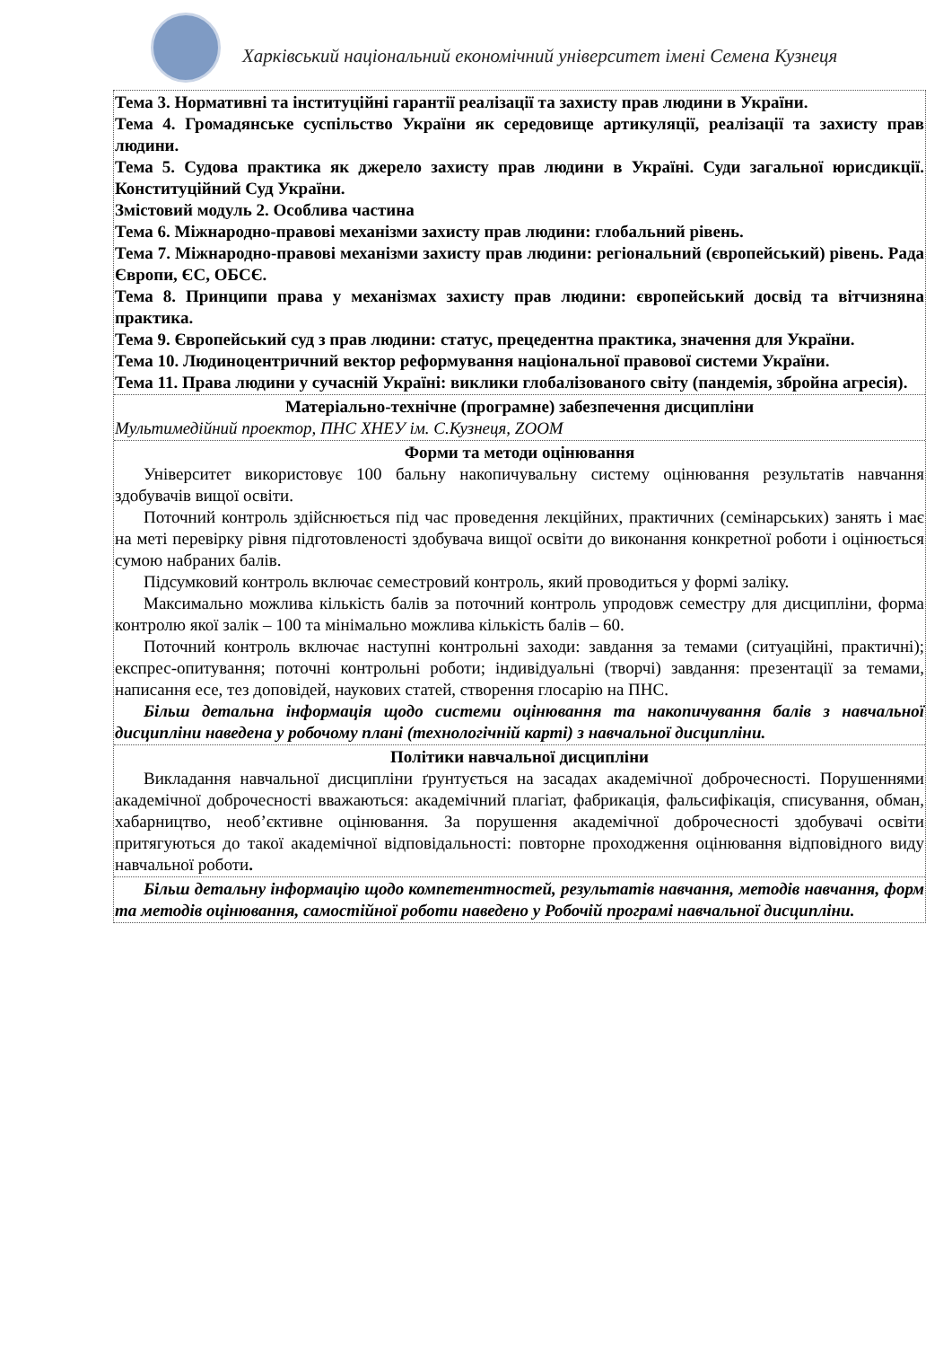Харківський національний економічний університет імені Семена Кузнеця
Тема 3. Нормативні та інституційні гарантії реалізації та захисту прав людини в України.
Тема 4. Громадянське суспільство України як середовище артикуляції, реалізації та захисту прав людини.
Тема 5. Судова практика як джерело захисту прав людини в Україні. Суди загальної юрисдикції. Конституційний Суд України.
Змістовий модуль 2. Особлива частина
Тема 6. Міжнародно-правові механізми захисту прав людини: глобальний рівень.
Тема 7. Міжнародно-правові механізми захисту прав людини: регіональний (європейський) рівень. Рада Європи, ЄС, ОБСЄ.
Тема 8. Принципи права у механізмах захисту прав людини: європейський досвід та вітчизняна практика.
Тема 9. Європейський суд з прав людини: статус, прецедентна практика, значення для України.
Тема 10. Людиноцентричний вектор реформування національної правової системи України.
Тема 11. Права людини у сучасній Україні: виклики глобалізованого світу (пандемія, збройна агресія).
Матеріально-технічне (програмне) забезпечення дисципліни
Мультимедійний проектор, ПНС ХНЕУ ім. С.Кузнеця, ZOOM
Форми та методи оцінювання
Університет використовує 100 бальну накопичувальну систему оцінювання результатів навчання здобувачів вищої освіти.
Поточний контроль здійснюється під час проведення лекційних, практичних (семінарських) занять і має на меті перевірку рівня підготовленості здобувача вищої освіти до виконання конкретної роботи і оцінюється сумою набраних балів.
Підсумковий контроль включає семестровий контроль, який проводиться у формі заліку.
Максимально можлива кількість балів за поточний контроль упродовж семестру для дисципліни, форма контролю якої залік – 100 та мінімально можлива кількість балів – 60.
Поточний контроль включає наступні контрольні заходи: завдання за темами (ситуаційні, практичні); експрес-опитування; поточні контрольні роботи; індивідуальні (творчі) завдання: презентації за темами, написання есе, тез доповідей, наукових статей, створення глосарію на ПНС.
Більш детальна інформація щодо системи оцінювання та накопичування балів з навчальної дисципліни наведена у робочому плані (технологічній карті) з навчальної дисципліни.
Політики навчальної дисципліни
Викладання навчальної дисципліни ґрунтується на засадах академічної доброчесності. Порушеннями академічної доброчесності вважаються: академічний плагіат, фабрикація, фальсифікація, списування, обман, хабарництво, необ’єктивне оцінювання. За порушення академічної доброчесності здобувачі освіти притягуються до такої академічної відповідальності: повторне проходження оцінювання відповідного виду навчальної роботи.
Більш детальну інформацію щодо компетентностей, результатів навчання, методів навчання, форм та методів оцінювання, самостійної роботи наведено у Робочій програмі навчальної дисципліни.